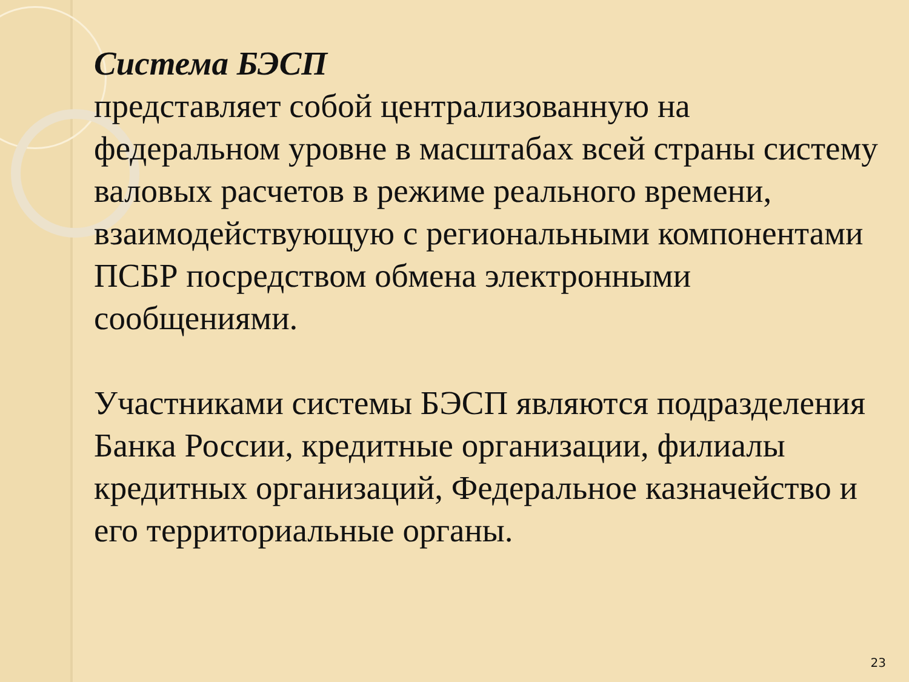Система БЭСП
представляет собой централизованную на федеральном уровне в масштабах всей страны систему валовых расчетов в режиме реального времени, взаимодействующую с региональными компонентами ПСБР посредством обмена электронными сообщениями.
Участниками системы БЭСП являются подразделения Банка России, кредитные организации, филиалы кредитных организаций, Федеральное казначейство и его территориальные органы.
23